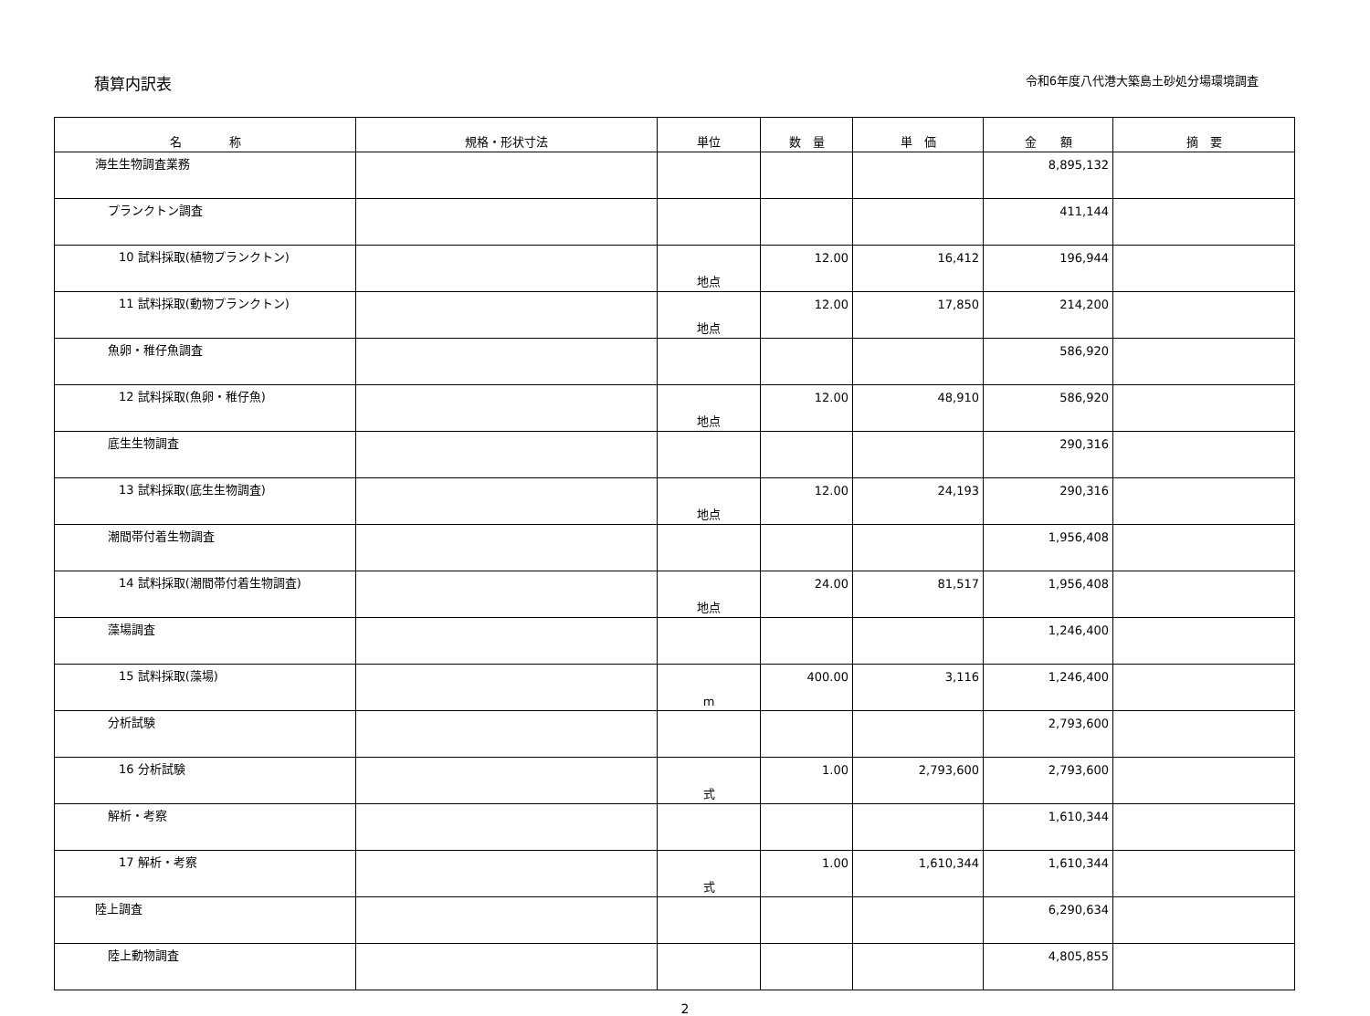積算内訳表
令和6年度八代港大築島土砂処分場環境調査
| 名 称 | 規格・形状寸法 | 単位 | 数 量 | 単 価 | 金 額 | 摘 要 |
| --- | --- | --- | --- | --- | --- | --- |
| 海生生物調査業務 | | | | | 8,895,132 | |
| プランクトン調査 | | | | | 411,144 | |
| 10 試料採取(植物プランクトン) | | 地点 | 12.00 | 16,412 | 196,944 | |
| 11 試料採取(動物プランクトン) | | 地点 | 12.00 | 17,850 | 214,200 | |
| 魚卵・稚仔魚調査 | | | | | 586,920 | |
| 12 試料採取(魚卵・稚仔魚) | | 地点 | 12.00 | 48,910 | 586,920 | |
| 底生生物調査 | | | | | 290,316 | |
| 13 試料採取(底生生物調査) | | 地点 | 12.00 | 24,193 | 290,316 | |
| 潮間帯付着生物調査 | | | | | 1,956,408 | |
| 14 試料採取(潮間帯付着生物調査) | | 地点 | 24.00 | 81,517 | 1,956,408 | |
| 藻場調査 | | | | | 1,246,400 | |
| 15 試料採取(藻場) | | m | 400.00 | 3,116 | 1,246,400 | |
| 分析試験 | | | | | 2,793,600 | |
| 16 分析試験 | | 式 | 1.00 | 2,793,600 | 2,793,600 | |
| 解析・考察 | | | | | 1,610,344 | |
| 17 解析・考察 | | 式 | 1.00 | 1,610,344 | 1,610,344 | |
| 陸上調査 | | | | | 6,290,634 | |
| 陸上動物調査 | | | | | 4,805,855 | |
2